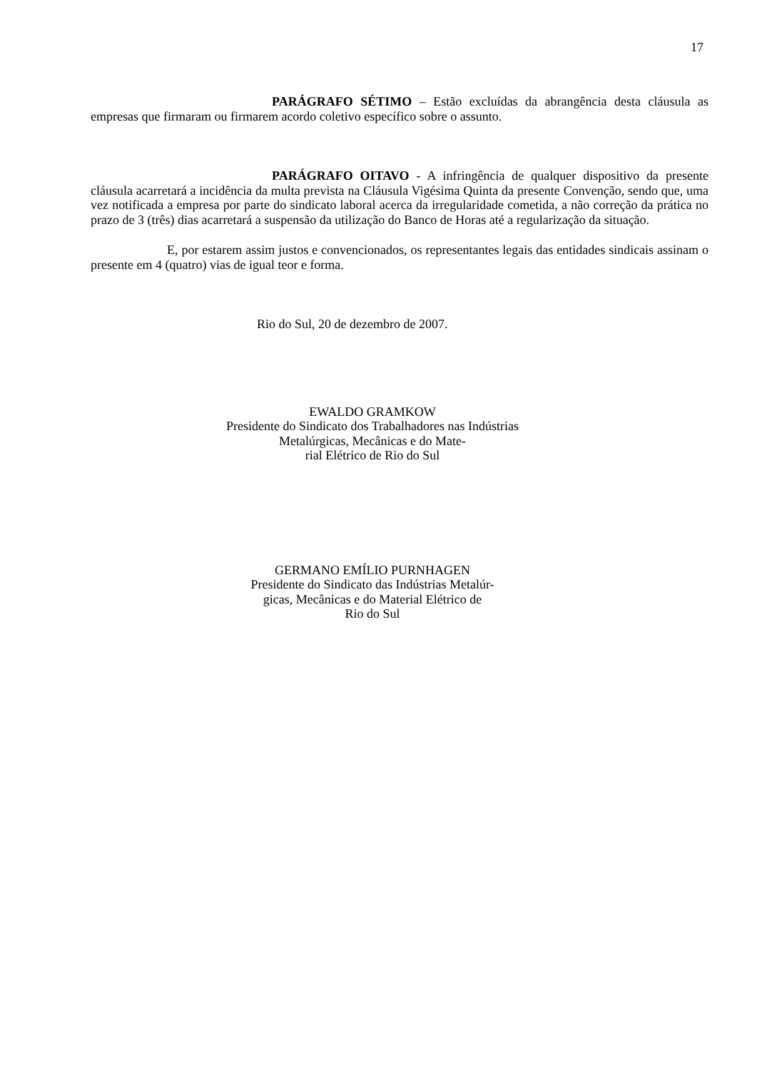17
PARÁGRAFO SÉTIMO – Estão excluídas da abrangência desta cláusula as empresas que firmaram ou firmarem acordo coletivo específico sobre o assunto.
PARÁGRAFO OITAVO - A infringência de qualquer dispositivo da presente cláusula acarretará a incidência da multa prevista na Cláusula Vigésima Quinta da presente Convenção, sendo que, uma vez notificada a empresa por parte do sindicato laboral acerca da irregularidade cometida, a não correção da prática no prazo de 3 (três) dias acarretará a suspensão da utilização do Banco de Horas até a regularização da situação.
E, por estarem assim justos e convencionados, os representantes legais das entidades sindicais assinam o presente em 4 (quatro) vias de igual teor e forma.
Rio do Sul, 20 de dezembro de 2007.
EWALDO GRAMKOW
Presidente do Sindicato dos Trabalhadores nas Indústrias Metalúrgicas, Mecânicas e do Mate-
rial Elétrico de Rio do Sul
GERMANO EMÍLIO PURNHAGEN
Presidente do Sindicato das Indústrias Metalúr-
gicas, Mecânicas e do Material Elétrico de
Rio do Sul